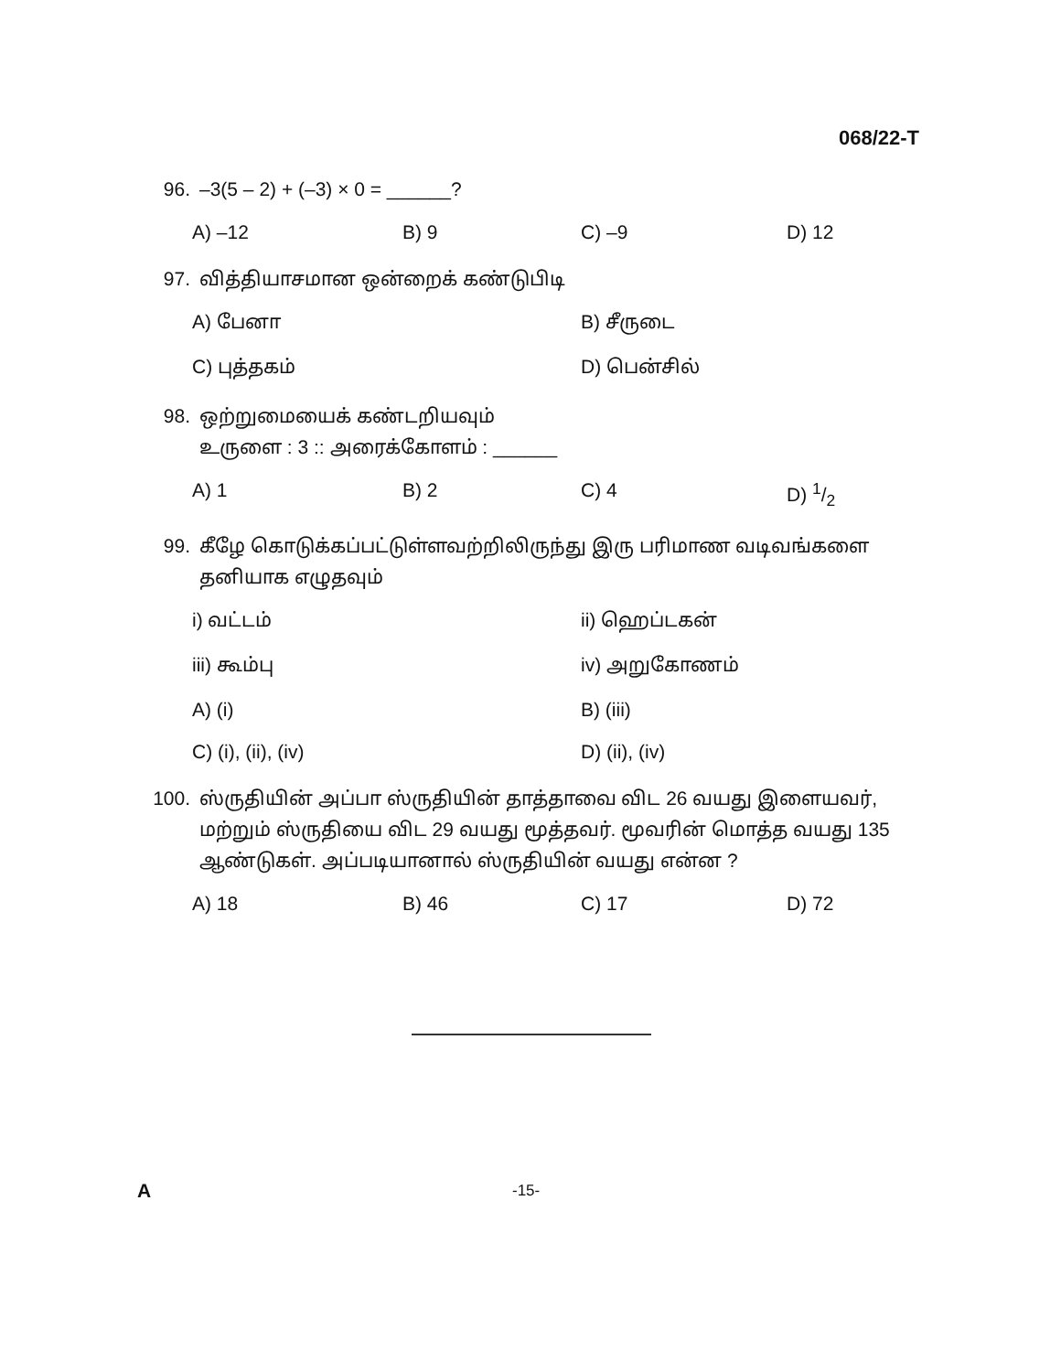068/22-T
96. –3(5 – 2) + (–3) × 0 = ______?
A) –12 B) 9 C) –9 D) 12
97. வித்தியாசமான ஒன்றைக் கண்டுபிடி
A) பேனா B) சீருடை C) புத்தகம் D) பென்சில்
98. ஒற்றுமையைக் கண்டறியவும்
உருளை : 3 :: அரைக்கோளம் : ______
A) 1 B) 2 C) 4 D) 1/2
99. கீழே கொடுக்கப்பட்டுள்ளவற்றிலிருந்து இரு பரிமாண வடிவங்களை தனியாக எழுதவும்
i) வட்டம் ii) ஹெப்டகன் iii) கூம்பு iv) அறுகோணம் A) (i) B) (iii) C) (i), (ii), (iv) D) (ii), (iv)
100. ஸ்ருதியின் அப்பா ஸ்ருதியின் தாத்தாவை விட 26 வயது இளையவர், மற்றும் ஸ்ருதியை விட 29 வயது மூத்தவர். மூவரின் மொத்த வயது 135 ஆண்டுகள். அப்படியானால் ஸ்ருதியின் வயது என்ன ?
A) 18 B) 46 C) 17 D) 72
A -15-